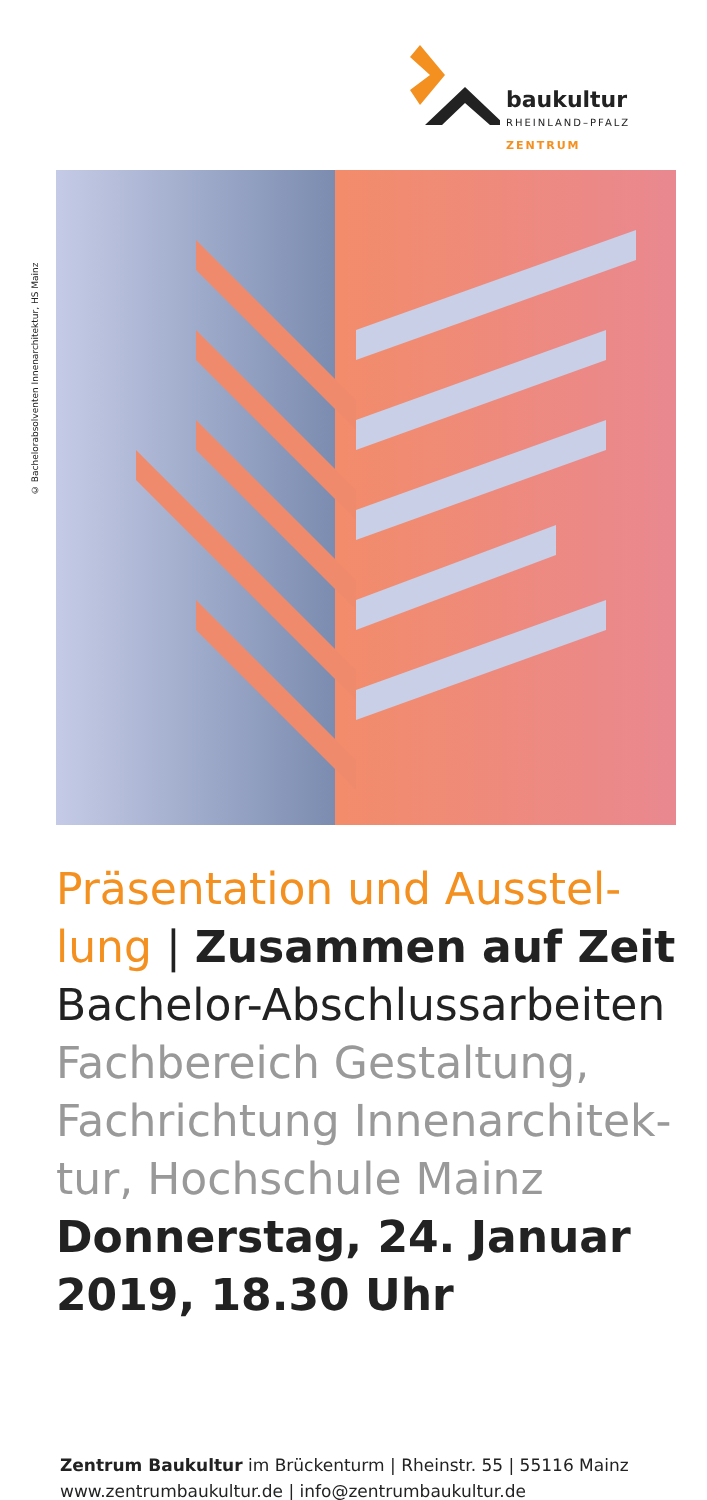baukultur
RHEINLAND–PFALZ
ZENTRUM
© Bachelorabsolventen Innenarchitektur, HS Mainz
Präsentation und Ausstel-
lung | Zusammen auf Zeit
Bachelor-Abschlussarbeiten
Fachbereich Gestaltung,
Fachrichtung Innenarchitek-
tur, Hochschule Mainz
Donnerstag, 24. Januar
2019, 18.30 Uhr
Zentrum Baukultur im Brückenturm | Rheinstr. 55 | 55116 Mainz
www.zentrumbaukultur.de | info@zentrumbaukultur.de